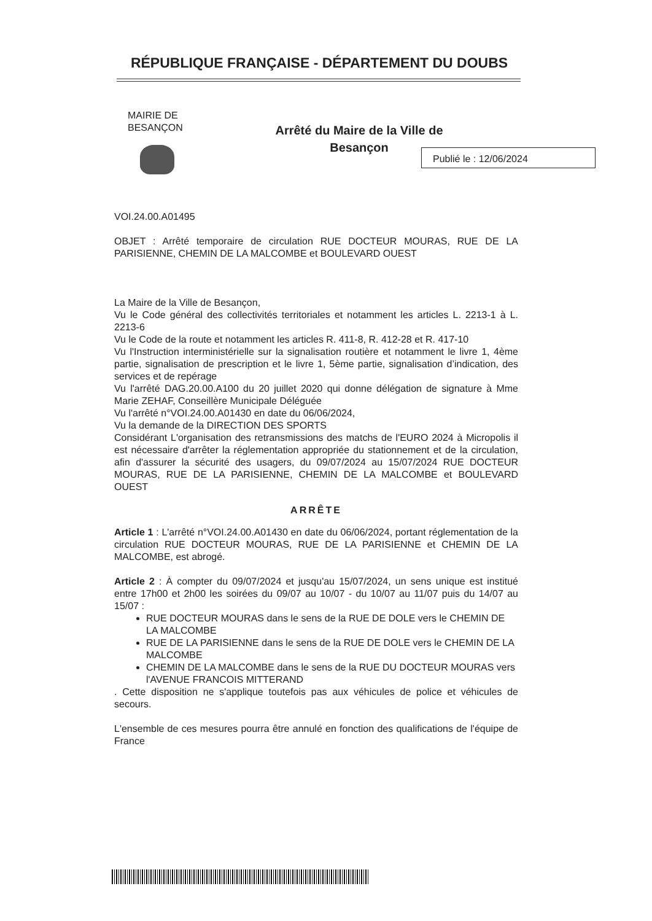RÉPUBLIQUE FRANÇAISE - DÉPARTEMENT DU DOUBS
MAIRIE DE
BESANÇON
Arrêté du Maire de la Ville de Besançon
Publié le : 12/06/2024
VOI.24.00.A01495
OBJET : Arrêté temporaire de circulation RUE DOCTEUR MOURAS, RUE DE LA PARISIENNE, CHEMIN DE LA MALCOMBE et BOULEVARD OUEST
La Maire de la Ville de Besançon,
Vu le Code général des collectivités territoriales et notamment les articles L. 2213-1 à L. 2213-6
Vu le Code de la route et notamment les articles R. 411-8, R. 412-28 et R. 417-10
Vu l'Instruction interministérielle sur la signalisation routière et notamment le livre 1, 4ème partie, signalisation de prescription et le livre 1, 5ème partie, signalisation d’indication, des services et de repérage
Vu l'arrêté DAG.20.00.A100 du 20 juillet 2020 qui donne délégation de signature à Mme Marie ZEHAF, Conseillère Municipale Déléguée
Vu l'arrêté n°VOI.24.00.A01430 en date du 06/06/2024,
Vu la demande de la DIRECTION DES SPORTS
Considérant L'organisation des retransmissions des matchs de l'EURO 2024 à Micropolis il est nécessaire d'arrêter la réglementation appropriée du stationnement et de la circulation, afin d'assurer la sécurité des usagers, du 09/07/2024 au 15/07/2024 RUE DOCTEUR MOURAS, RUE DE LA PARISIENNE, CHEMIN DE LA MALCOMBE et BOULEVARD OUEST
ARRÊTE
Article 1 : L'arrêté n°VOI.24.00.A01430 en date du 06/06/2024, portant réglementation de la circulation RUE DOCTEUR MOURAS, RUE DE LA PARISIENNE et CHEMIN DE LA MALCOMBE, est abrogé.
Article 2 : À compter du 09/07/2024 et jusqu'au 15/07/2024, un sens unique est institué entre 17h00 et 2h00 les soirées du 09/07 au 10/07 - du 10/07 au 11/07 puis du 14/07 au 15/07 :
RUE DOCTEUR MOURAS dans le sens de la RUE DE DOLE vers le CHEMIN DE LA MALCOMBE
RUE DE LA PARISIENNE dans le sens de la RUE DE DOLE vers le CHEMIN DE LA MALCOMBE
CHEMIN DE LA MALCOMBE dans le sens de la RUE DU DOCTEUR MOURAS vers l'AVENUE FRANCOIS MITTERAND
. Cette disposition ne s'applique toutefois pas aux véhicules de police et véhicules de secours.
L'ensemble de ces mesures pourra être annulé en fonction des qualifications de l'équipe de France